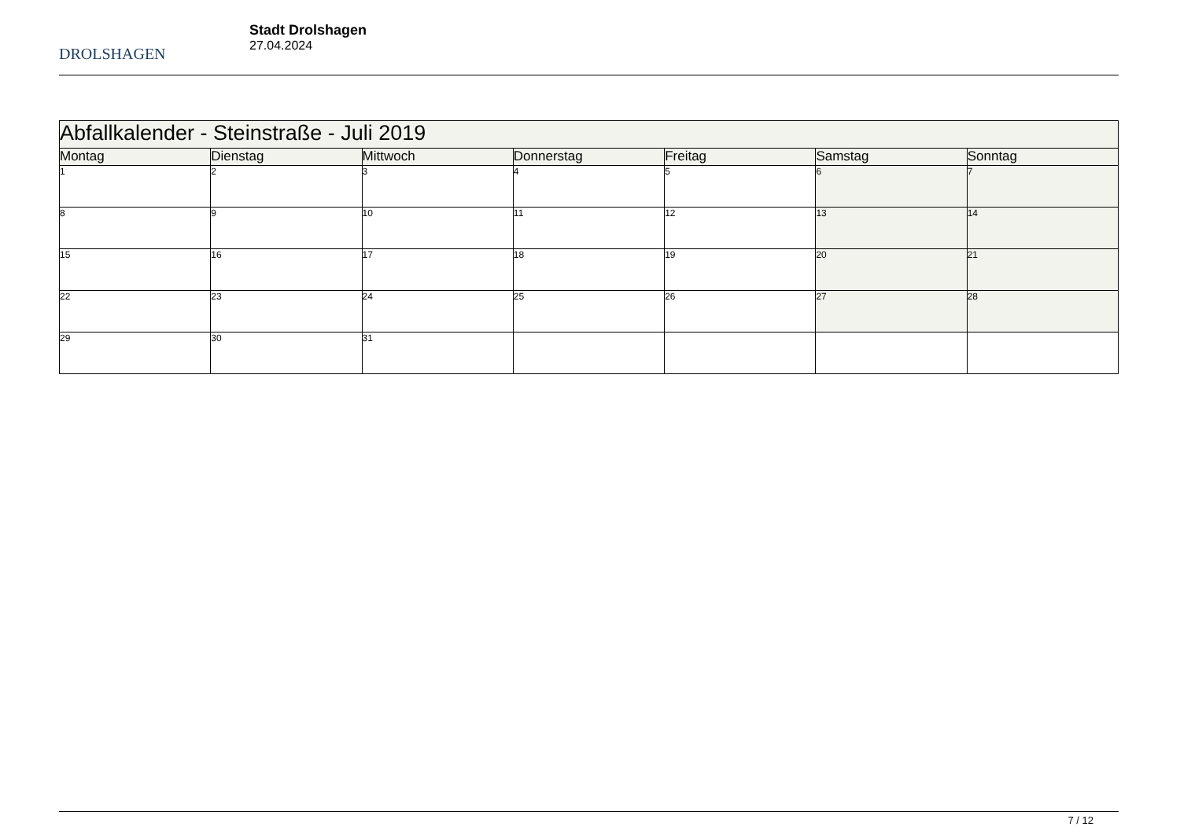DROLSHAGEN
Stadt Drolshagen
27.04.2024
| Abfallkalender - Steinstraße - Juli 2019 | | | | | | |
| --- | --- | --- | --- | --- | --- | --- |
| Montag | Dienstag | Mittwoch | Donnerstag | Freitag | Samstag | Sonntag |
| 1 | 2 | 3 | 4 | 5 | 6 | 7 |
| 8 | 9 | 10 | 11 | 12 | 13 | 14 |
| 15 | 16 | 17 | 18 | 19 | 20 | 21 |
| 22 | 23 | 24 | 25 | 26 | 27 | 28 |
| 29 | 30 | 31 | | | | |
7 / 12